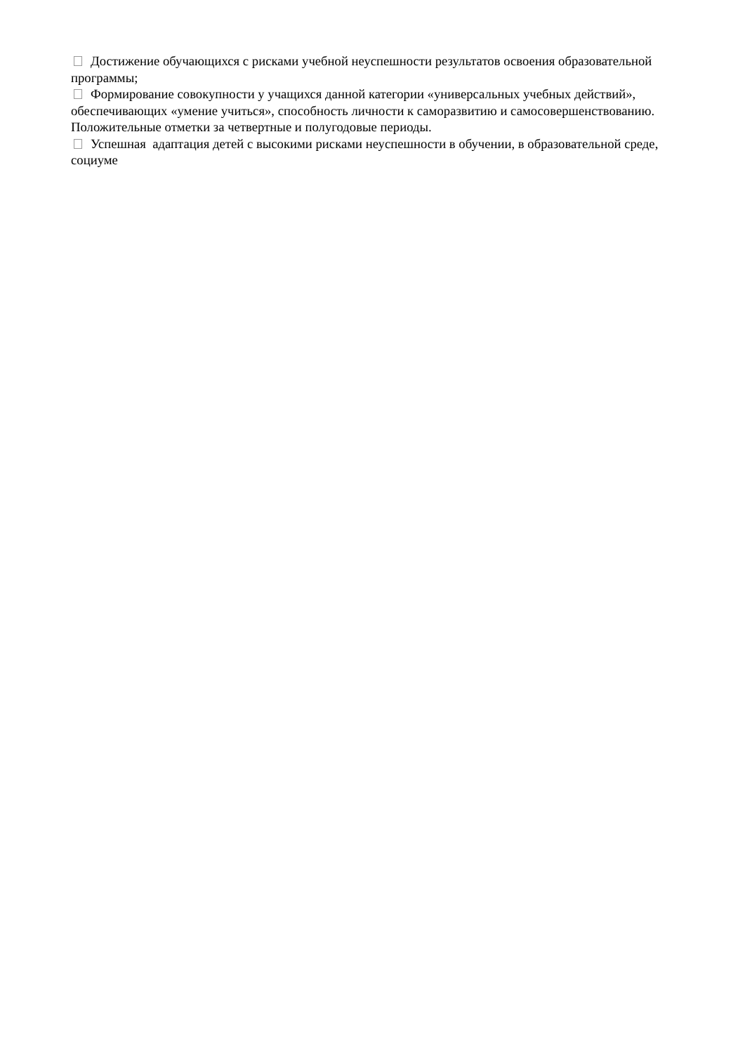Достижение обучающихся с рисками учебной неуспешности результатов освоения образовательной программы;
Формирование совокупности у учащихся данной категории «универсальных учебных действий», обеспечивающих «умение учиться», способность личности к саморазвитию и самосовершенствованию. Положительные отметки за четвертные и полугодовые периоды.
Успешная адаптация детей с высокими рисками неуспешности в обучении, в образовательной среде, социуме